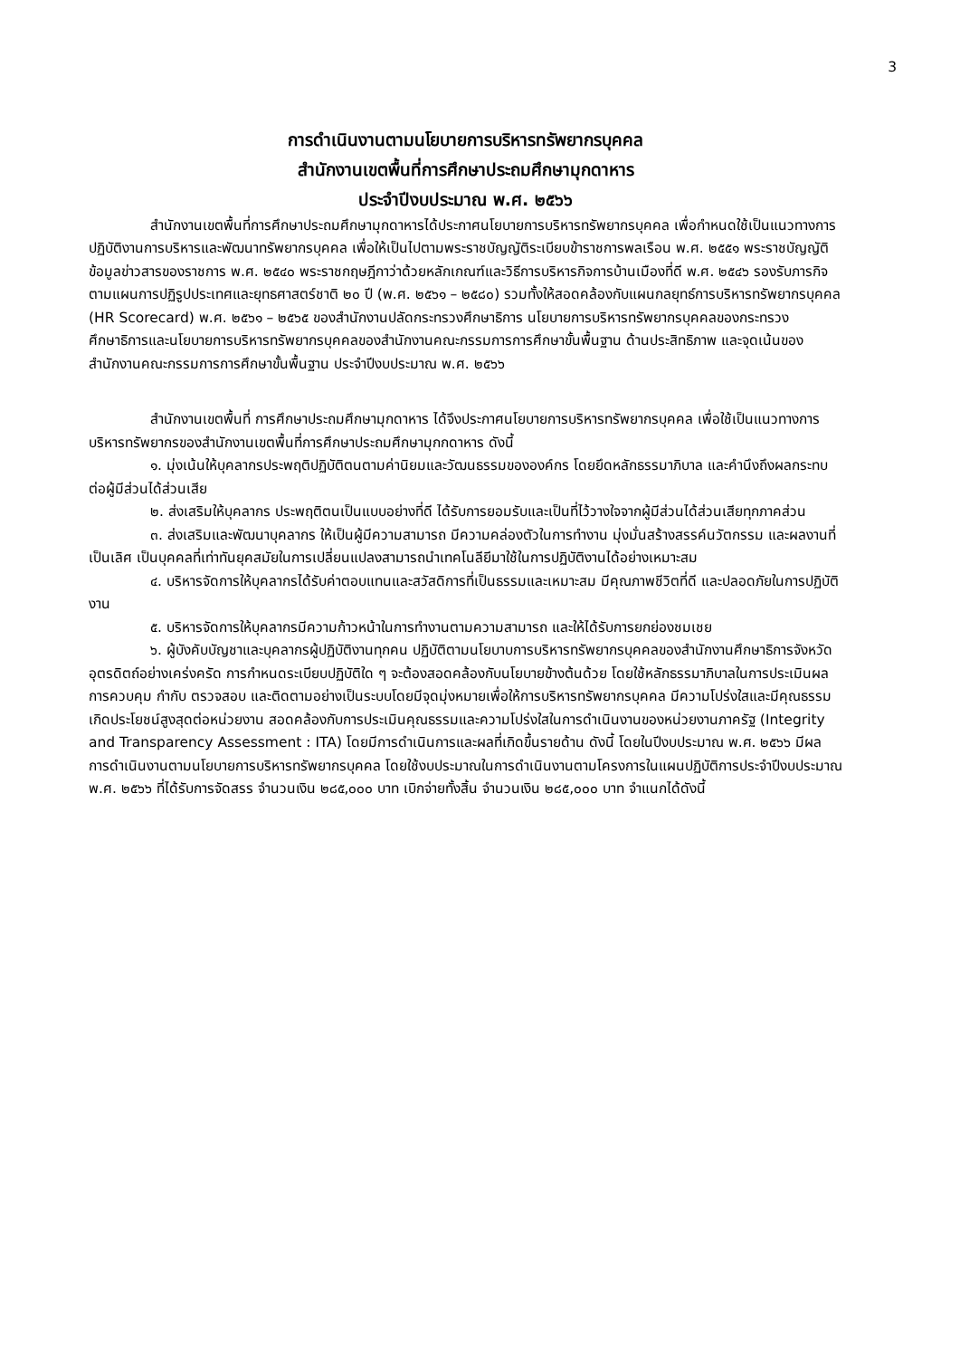3
การดำเนินงานตามนโยบายการบริหารทรัพยากรบุคคล
สำนักงานเขตพื้นที่การศึกษาประถมศึกษามุกดาหาร
ประจำปีงบประมาณ พ.ศ. ๒๕๖๖
สำนักงานเขตพื้นที่การศึกษาประถมศึกษามุกดาหารได้ประกาศนโยบายการบริหารทรัพยากรบุคคล เพื่อกำหนดใช้เป็นแนวทางการปฏิบัติงานการบริหารและพัฒนาทรัพยากรบุคคล เพื่อให้เป็นไปตามพระราชบัญญัติระเบียบข้าราชการพลเรือน พ.ศ. ๒๕๕๑ พระราชบัญญัติข้อมูลข่าวสารของราชการ พ.ศ. ๒๕๔๐ พระราชกฤษฎีกาว่าด้วยหลักเกณฑ์และวิธีการบริหารกิจการบ้านเมืองที่ดี พ.ศ. ๒๕๔๖ รองรับภารกิจตามแผนการปฏิรูปประเทศและยุทธศาสตร์ชาติ ๒๐ ปี (พ.ศ. ๒๕๖๑ – ๒๕๘๐) รวมทั้งให้สอดคล้องกับแผนกลยุทธ์การบริหารทรัพยากรบุคคล (HR Scorecard) พ.ศ. ๒๕๖๑ – ๒๕๖๕ ของสำนักงานปลัดกระทรวงศึกษาธิการ นโยบายการบริหารทรัพยากรบุคคลของกระทรวงศึกษาธิการและนโยบายการบริหารทรัพยากรบุคคลของสำนักงานคณะกรรมการการศึกษาขั้นพื้นฐาน ด้านประสิทธิภาพ และจุดเน้นของสำนักงานคณะกรรมการการศึกษาขั้นพื้นฐาน ประจำปีงบประมาณ พ.ศ. ๒๕๖๖
สำนักงานเขตพื้นที่ การศึกษาประถมศึกษามุกดาหาร ได้จึงประกาศนโยบายการบริหารทรัพยากรบุคคล เพื่อใช้เป็นแนวทางการบริหารทรัพยากรของสำนักงานเขตพื้นที่การศึกษาประถมศึกษามุกกดาหาร ดังนี้
๑. มุ่งเน้นให้บุคลากรประพฤติปฏิบัติตนตามค่านิยมและวัฒนธรรมขององค์กร โดยยึดหลักธรรมาภิบาล และคำนึงถึงผลกระทบต่อผู้มีส่วนได้ส่วนเสีย
๒. ส่งเสริมให้บุคลากร ประพฤติตนเป็นแบบอย่างที่ดี ได้รับการยอมรับและเป็นที่ไว้วางใจจากผู้มีส่วนได้ส่วนเสียทุกภาคส่วน
๓. ส่งเสริมและพัฒนาบุคลากร ให้เป็นผู้มีความสามารถ มีความคล่องตัวในการทำงาน มุ่งมั่นสร้างสรรค์นวัตกรรม และผลงานที่เป็นเลิศ เป็นบุคคลที่เท่าทันยุคสมัยในการเปลี่ยนแปลงสามารถนำเทคโนลียีมาใช้ในการปฏิบัติงานได้อย่างเหมาะสม
๔. บริหารจัดการให้บุคลากรได้รับค่าตอบแทนและสวัสดิการที่เป็นธรรมและเหมาะสม มีคุณภาพชีวิตที่ดี และปลอดภัยในการปฏิบัติงาน
๕. บริหารจัดการให้บุคลากรมีความก้าวหน้าในการทำงานตามความสามารถ และให้ได้รับการยกย่องชมเชย
๖. ผู้บังคับบัญชาและบุคลากรผู้ปฏิบัติงานทุกคน ปฏิบัติตามนโยบาบการบริหารทรัพยากรบุคคลของสำนักงานศึกษาธิการจังหวัดอุตรดิตถ์อย่างเคร่งครัด การกำหนดระเบียบปฏิบัติใด ๆ จะต้องสอดคล้องกับนโยบายข้างต้นด้วย โดยใช้หลักธรรมาภิบาลในการประเมินผล การควบคุม กำกับ ตรวจสอบ และติดตามอย่างเป็นระบบโดยมีจุดมุ่งหมายเพื่อให้การบริหารทรัพยากรบุคคล มีความโปร่งใสและมีคุณธรรม เกิดประโยชน์สูงสุดต่อหน่วยงาน สอดคล้องกับการประเมินคุณธรรมและความโปร่งใสในการดำเนินงานของหน่วยงานภาครัฐ (Integrity and Transparency Assessment : ITA) โดยมีการดำเนินการและผลที่เกิดขึ้นรายด้าน ดังนี้ โดยในปีงบประมาณ พ.ศ. ๒๕๖๖ มีผลการดำเนินงานตามนโยบายการบริหารทรัพยากรบุคคล โดยใช้งบประมาณในการดำเนินงานตามโครงการในแผนปฏิบัติการประจำปีงบประมาณ พ.ศ. ๒๕๖๖ ที่ได้รับการจัดสรร จำนวนเงิน ๒๘๕,๐๐๐ บาท เบิกจ่ายทั้งสิ้น จำนวนเงิน ๒๘๕,๐๐๐ บาท จำแนกได้ดังนี้